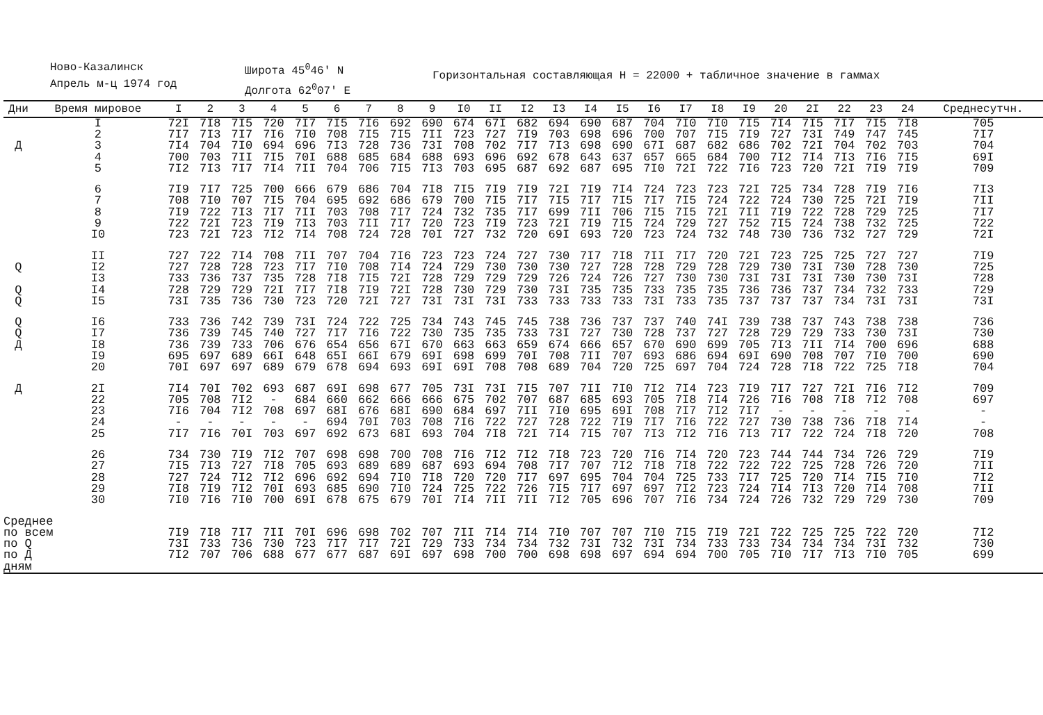Ново-Казалинск
Апрель м-ц 1974 год
Широта 45<sup>0</sup>46' N
Долгота 62<sup>0</sup>07' E
Горизонтальная составляющая H = 22000 + табличное значение в гаммах
| Дни | Время мировое | I | 2 | 3 | 4 | 5 | 6 | 7 | 8 | 9 | I0 | II | I2 | I3 | I4 | I5 | I6 | I7 | I8 | I9 | 20 | 2I | 22 | 23 | 24 | Среднесутчн. |
| --- | --- | --- | --- | --- | --- | --- | --- | --- | --- | --- | --- | --- | --- | --- | --- | --- | --- | --- | --- | --- | --- | --- | --- | --- | --- | --- |
| Д | I 2 3 4 5 | 72I 7I7 7I4 700 7I2 | 7I8 7I3 704 703 7I3 | 7I5 7I7 7I0 7II 7I7 | 720 7I6 694 7I5 7I4 | 7I7 7I0 696 70I 7II | 7I5 708 7I3 688 704 | 7I6 7I5 728 685 706 | 692 7I5 736 684 7I5 | 690 7II 73I 688 7I3 | 674 723 708 693 703 | 67I 727 702 696 695 | 682 7I9 7I7 692 687 | 694 703 7I3 678 692 | 690 698 698 643 687 | 687 696 690 637 695 | 704 700 67I 657 7I0 | 7I0 707 687 665 72I | 7I0 7I5 682 684 722 | 7I5 7I9 686 700 7I6 | 7I4 727 702 7I2 723 | 7I5 73I 72I 7I4 720 | 7I7 749 704 7I3 72I | 7I5 747 702 7I6 7I9 | 7I8 745 703 7I5 7I9 | 705 7I7 704 69I 709 |
| | 6 7 8 9 I0 | 7I9 708 7I9 722 723 | 7I7 7I0 722 72I 72I | 725 707 7I3 723 723 | 700 7I5 7I7 7I9 7I2 | 666 704 7II 7I3 7I4 | 679 695 703 703 708 | 686 692 708 7II 724 | 704 686 7I7 7I7 728 | 7I8 679 724 720 70I | 7I5 700 732 723 727 | 7I9 7I5 735 7I9 732 | 7I9 7I7 7I7 723 720 | 72I 7I5 699 72I 69I | 7I9 7I7 7II 7I9 693 | 7I4 7I5 706 7I5 720 | 724 7I7 7I5 724 723 | 723 7I5 7I5 729 724 | 723 724 72I 727 732 | 72I 722 7II 752 748 | 725 724 7I9 7I5 730 | 734 730 722 724 736 | 728 725 728 738 732 | 7I9 72I 729 732 727 | 7I6 7I9 725 725 729 | 7I3 7II 7I7 722 72I |
| Q Q Q | II I2 I3 I4 I5 | 727 727 733 728 73I | 722 728 736 729 735 | 7I4 728 737 729 736 | 708 723 735 72I 730 | 7II 7I7 728 7I7 723 | 707 7I0 7I8 7I8 720 | 704 708 7I5 7I9 72I | 7I6 7I4 72I 72I 727 | 723 724 728 728 73I | 723 729 729 730 73I | 724 730 729 729 73I | 727 730 729 730 733 | 730 730 726 73I 733 | 7I7 727 724 735 733 | 7I8 728 726 735 733 | 7II 728 727 733 73I | 7I7 729 730 735 733 | 720 728 730 735 735 | 72I 729 73I 736 737 | 723 730 73I 736 737 | 725 73I 73I 737 737 | 725 730 730 734 734 | 727 728 730 732 73I | 727 730 73I 733 73I | 7I9 725 728 729 73I |
| Q Q Д | I6 I7 I8 I9 20 | 733 736 736 695 70I | 736 739 739 697 697 | 742 745 733 689 697 | 739 740 706 66I 689 | 73I 727 676 648 679 | 724 7I7 654 65I 678 | 722 7I6 656 66I 694 | 725 722 67I 679 693 | 734 730 670 69I 69I | 743 735 663 698 69I | 745 735 663 699 708 | 745 733 659 70I 708 | 738 73I 674 708 689 | 736 727 666 7II 704 | 737 730 657 707 720 | 737 728 670 693 725 | 740 737 690 686 697 | 74I 727 699 694 704 | 739 728 705 69I 724 | 738 729 7I3 690 728 | 737 729 7II 708 7I8 | 743 733 7I4 707 722 | 738 730 700 7I0 725 | 738 73I 696 700 7I8 | 736 730 688 690 704 |
| Д | 2I 22 23 24 25 | 7I4 705 7I6 - 7I7 | 70I 708 704 - 7I6 | 702 7I2 7I2 - 70I | 693 - 708 - 703 | 687 684 697 - 697 | 69I 660 68I 694 692 | 698 662 676 70I 673 | 677 666 68I 703 68I | 705 666 690 708 693 | 73I 675 684 7I6 704 | 73I 702 697 722 7I8 | 7I5 707 7II 727 72I | 707 687 7I0 728 7I4 | 7II 685 695 722 7I5 | 7I0 693 69I 7I9 707 | 7I2 705 708 7I7 7I3 | 7I4 7I8 7I7 7I6 7I2 | 723 7I4 7I2 722 7I6 | 7I9 726 7I7 727 7I3 | 7I7 7I6 - 730 7I7 | 727 708 - 738 722 | 72I 7I8 - 736 724 | 7I6 7I2 - 7I8 7I8 | 7I2 708 - 7I4 720 | 709 697 - - 708 |
| | 26 27 28 29 30 | 734 7I5 727 7I8 7I0 | 730 7I3 724 7I9 7I6 | 7I9 727 7I2 7I2 7I0 | 7I2 7I8 7I2 70I 700 | 707 705 696 693 69I | 698 693 692 685 678 | 698 689 694 690 675 | 700 689 7I0 7I0 679 | 708 687 7I8 724 70I | 7I6 693 720 725 7I4 | 7I2 694 720 722 7II | 7I2 708 7I7 726 7II | 7I8 7I7 697 7I5 7I2 | 723 707 695 7I7 705 | 720 7I2 704 697 696 | 7I6 7I8 704 697 707 | 7I4 7I8 725 7I2 7I6 | 720 722 733 723 734 | 723 722 7I7 724 724 | 744 722 725 7I4 726 | 744 725 720 7I3 732 | 734 728 7I4 720 729 | 726 726 7I5 7I4 729 | 729 720 7I0 708 730 | 7I9 7II 7I2 7II 709 |
| Среднее по всем по Q по Д дням | | 7I9 73I 7I2 | 7I8 733 707 | 7I7 736 706 | 7II 730 688 | 70I 723 677 | 696 7I7 677 | 698 7I7 687 | 702 72I 69I | 707 729 697 | 7II 733 698 | 7I4 734 700 | 7I4 734 700 | 7I0 732 698 | 707 73I 698 | 707 732 697 | 7I0 73I 694 | 7I5 734 694 | 7I9 733 700 | 72I 733 705 | 722 734 7I0 | 725 734 7I7 | 725 734 7I3 | 722 73I 7I0 | 720 732 705 | 7I2 730 699 |